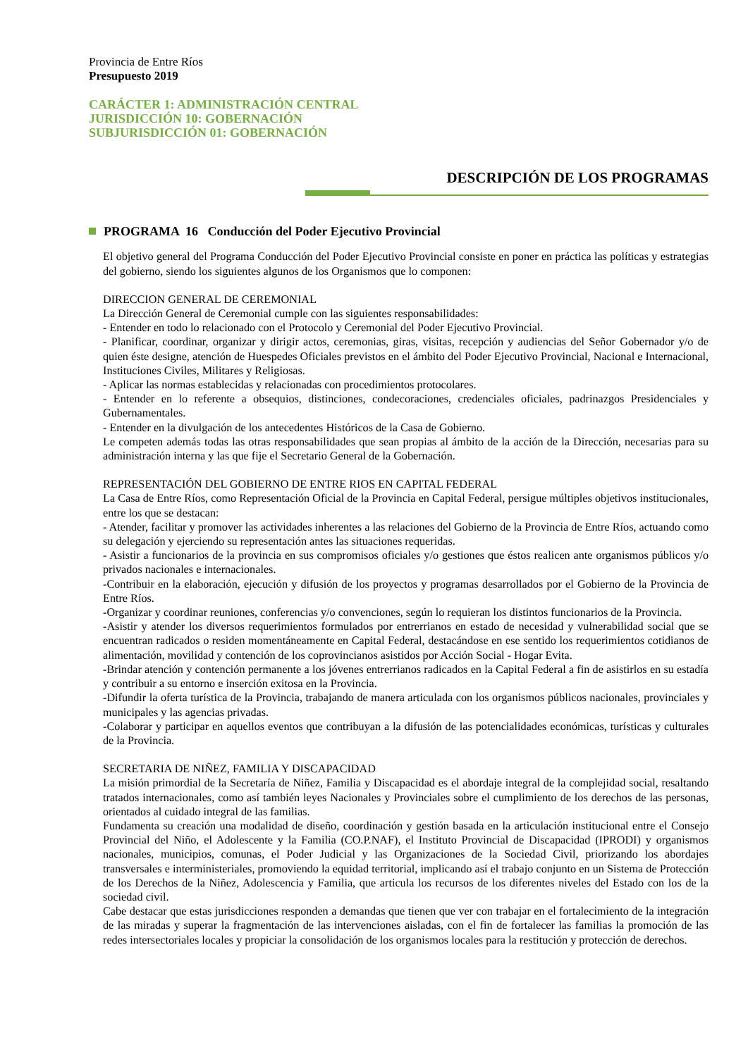Provincia de Entre Ríos
Presupuesto 2019
CARÁCTER 1: ADMINISTRACIÓN CENTRAL
JURISDICCIÓN 10: GOBERNACIÓN
SUBJURISDICCIÓN 01: GOBERNACIÓN
DESCRIPCIÓN DE LOS PROGRAMAS
PROGRAMA 16 Conducción del Poder Ejecutivo Provincial
El objetivo general del Programa Conducción del Poder Ejecutivo Provincial consiste en poner en práctica las políticas y estrategias del gobierno, siendo los siguientes algunos de los Organismos que lo componen:
DIRECCION GENERAL DE CEREMONIAL
La Dirección General de Ceremonial cumple con las siguientes responsabilidades:
- Entender en todo lo relacionado con el Protocolo y Ceremonial del Poder Ejecutivo Provincial.
- Planificar, coordinar, organizar y dirigir actos, ceremonias, giras, visitas, recepción y audiencias del Señor Gobernador y/o de quien éste designe, atención de Huespedes Oficiales previstos en el ámbito del Poder Ejecutivo Provincial, Nacional e Internacional, Instituciones Civiles, Militares y Religiosas.
- Aplicar las normas establecidas y relacionadas con procedimientos protocolares.
- Entender en lo referente a obsequios, distinciones, condecoraciones, credenciales oficiales, padrinazgos Presidenciales y Gubernamentales.
- Entender en la divulgación de los antecedentes Históricos de la Casa de Gobierno.
Le competen además todas las otras responsabilidades que sean propias al ámbito de la acción de la Dirección, necesarias para su administración interna y las que fije el Secretario General de la Gobernación.
REPRESENTACIÓN DEL GOBIERNO DE ENTRE RIOS EN CAPITAL FEDERAL
La Casa de Entre Ríos, como Representación Oficial de la Provincia en Capital Federal, persigue múltiples objetivos institucionales, entre los que se destacan:
- Atender, facilitar y promover las actividades inherentes a las relaciones del Gobierno de la Provincia de Entre Ríos, actuando como su delegación y ejerciendo su representación antes las situaciones requeridas.
- Asistir a funcionarios de la provincia en sus compromisos oficiales y/o gestiones que éstos realicen ante organismos públicos y/o privados nacionales e internacionales.
-Contribuir en la elaboración, ejecución y difusión de los proyectos y programas desarrollados por el Gobierno de la Provincia de Entre Ríos.
-Organizar y coordinar reuniones, conferencias y/o convenciones, según lo requieran los distintos funcionarios de la Provincia.
-Asistir y atender los diversos requerimientos formulados por entrerrianos en estado de necesidad y vulnerabilidad social que se encuentran radicados o residen momentáneamente en Capital Federal, destacándose en ese sentido los requerimientos cotidianos de alimentación, movilidad y contención de los coprovincianos asistidos por Acción Social - Hogar Evita.
-Brindar atención y contención permanente a los jóvenes entrerrianos radicados en la Capital Federal a fin de asistirlos en su estadía y contribuir a su entorno e inserción exitosa en la Provincia.
-Difundir la oferta turística de la Provincia, trabajando de manera articulada con los organismos públicos nacionales, provinciales y municipales y las agencias privadas.
-Colaborar y participar en aquellos eventos que contribuyan a la difusión de las potencialidades económicas, turísticas y culturales de la Provincia.
SECRETARIA DE NIÑEZ, FAMILIA Y DISCAPACIDAD
La misión primordial de la Secretaría de Niñez, Familia y Discapacidad es el abordaje integral de la complejidad social, resaltando tratados internacionales, como así también leyes Nacionales y Provinciales sobre el cumplimiento de los derechos de las personas, orientados al cuidado integral de las familias.
Fundamenta su creación una modalidad de diseño, coordinación y gestión basada en la articulación institucional entre el Consejo Provincial del Niño, el Adolescente y la Familia (CO.P.NAF), el Instituto Provincial de Discapacidad (IPRODI) y organismos nacionales, municipios, comunas, el Poder Judicial y las Organizaciones de la Sociedad Civil, priorizando los abordajes transversales e interministeriales, promoviendo la equidad territorial, implicando así el trabajo conjunto en un Sistema de Protección de los Derechos de la Niñez, Adolescencia y Familia, que articula los recursos de los diferentes niveles del Estado con los de la sociedad civil.
Cabe destacar que estas jurisdicciones responden a demandas que tienen que ver con trabajar en el fortalecimiento de la integración de las miradas y superar la fragmentación de las intervenciones aisladas, con el fin de fortalecer las familias la promoción de las redes intersectoriales locales y propiciar la consolidación de los organismos locales para la restitución y protección de derechos.